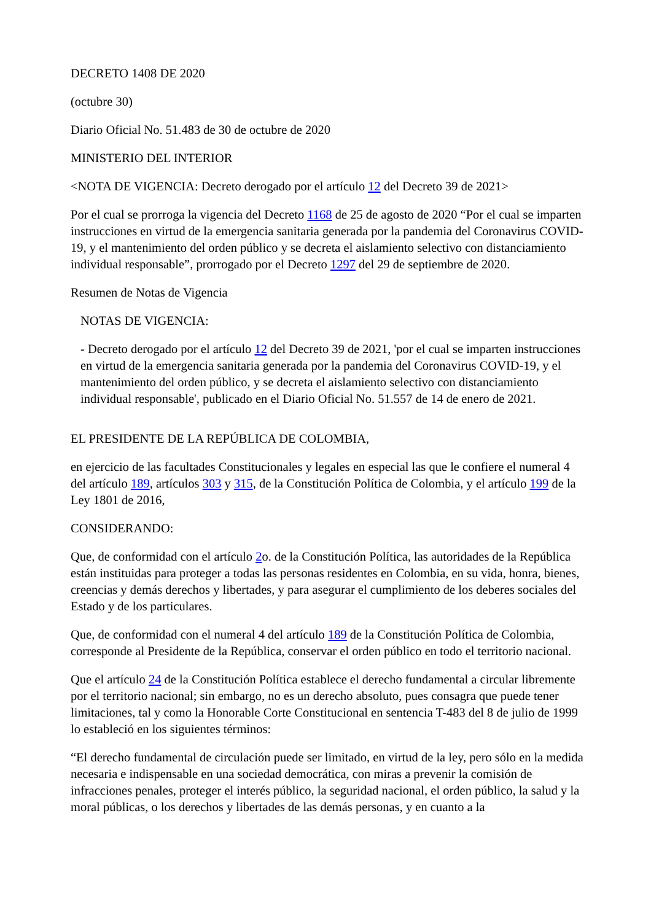DECRETO 1408 DE 2020
(octubre 30)
Diario Oficial No. 51.483 de 30 de octubre de 2020
MINISTERIO DEL INTERIOR
<NOTA DE VIGENCIA: Decreto derogado por el artículo 12 del Decreto 39 de 2021>
Por el cual se prorroga la vigencia del Decreto 1168 de 25 de agosto de 2020 “Por el cual se imparten instrucciones en virtud de la emergencia sanitaria generada por la pandemia del Coronavirus COVID-19, y el mantenimiento del orden público y se decreta el aislamiento selectivo con distanciamiento individual responsable”, prorrogado por el Decreto 1297 del 29 de septiembre de 2020.
Resumen de Notas de Vigencia
NOTAS DE VIGENCIA:
- Decreto derogado por el artículo 12 del Decreto 39 de 2021, 'por el cual se imparten instrucciones en virtud de la emergencia sanitaria generada por la pandemia del Coronavirus COVID-19, y el mantenimiento del orden público, y se decreta el aislamiento selectivo con distanciamiento individual responsable', publicado en el Diario Oficial No. 51.557 de 14 de enero de 2021.
EL PRESIDENTE DE LA REPÚBLICA DE COLOMBIA,
en ejercicio de las facultades Constitucionales y legales en especial las que le confiere el numeral 4 del artículo 189, artículos 303 y 315, de la Constitución Política de Colombia, y el artículo 199 de la Ley 1801 de 2016,
CONSIDERANDO:
Que, de conformidad con el artículo 2o. de la Constitución Política, las autoridades de la República están instituidas para proteger a todas las personas residentes en Colombia, en su vida, honra, bienes, creencias y demás derechos y libertades, y para asegurar el cumplimiento de los deberes sociales del Estado y de los particulares.
Que, de conformidad con el numeral 4 del artículo 189 de la Constitución Política de Colombia, corresponde al Presidente de la República, conservar el orden público en todo el territorio nacional.
Que el artículo 24 de la Constitución Política establece el derecho fundamental a circular libremente por el territorio nacional; sin embargo, no es un derecho absoluto, pues consagra que puede tener limitaciones, tal y como la Honorable Corte Constitucional en sentencia T-483 del 8 de julio de 1999 lo estableció en los siguientes términos:
“El derecho fundamental de circulación puede ser limitado, en virtud de la ley, pero sólo en la medida necesaria e indispensable en una sociedad democrática, con miras a prevenir la comisión de infracciones penales, proteger el interés público, la seguridad nacional, el orden público, la salud y la moral públicas, o los derechos y libertades de las demás personas, y en cuanto a la